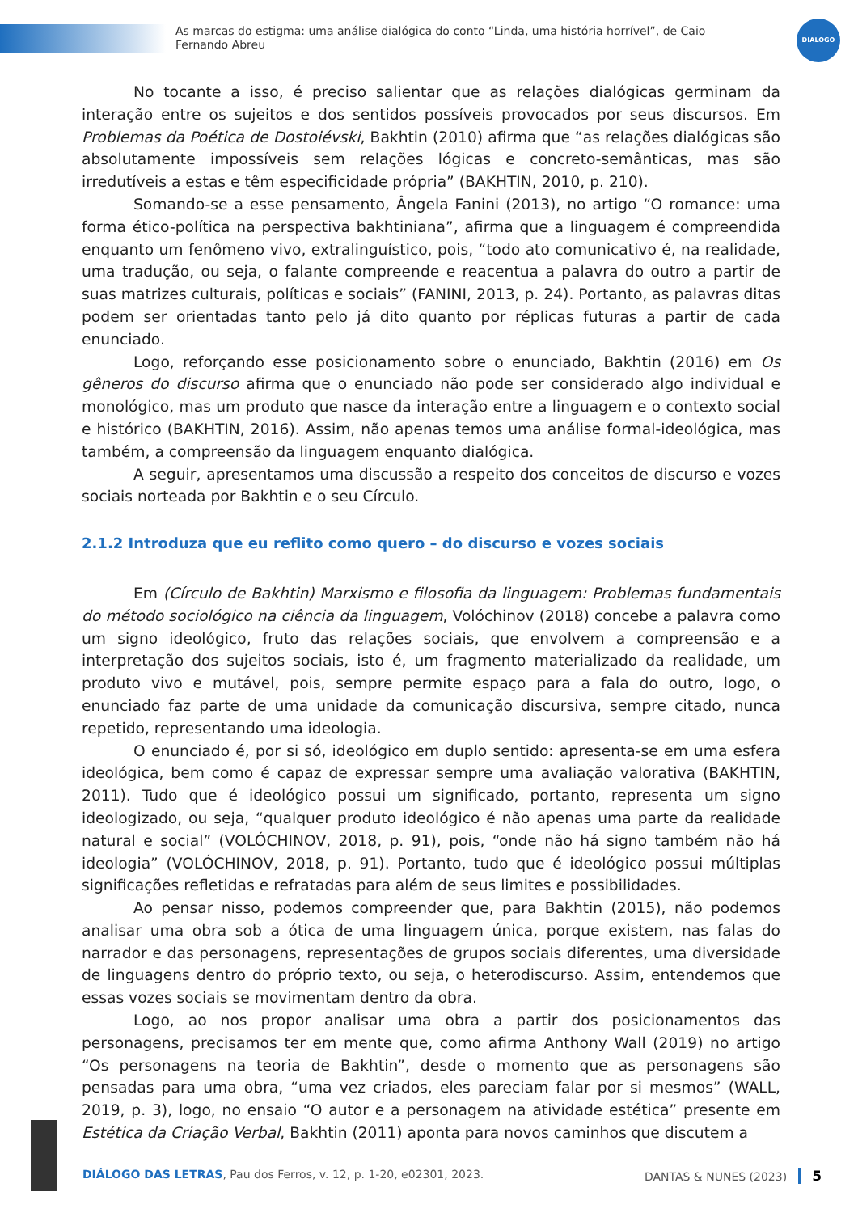As marcas do estigma: uma análise dialógica do conto “Linda, uma história horrível”, de Caio Fernando Abreu
DIALOGO
No tocante a isso, é preciso salientar que as relações dialógicas germinam da interação entre os sujeitos e dos sentidos possíveis provocados por seus discursos. Em Problemas da Poética de Dostoiévski, Bakhtin (2010) afirma que “as relações dialógicas são absolutamente impossíveis sem relações lógicas e concreto-semânticas, mas são irredutíveis a estas e têm especificidade própria” (BAKHTIN, 2010, p. 210).
Somando-se a esse pensamento, Ângela Fanini (2013), no artigo “O romance: uma forma ético-política na perspectiva bakhtiniana”, afirma que a linguagem é compreendida enquanto um fenômeno vivo, extralinguístico, pois, “todo ato comunicativo é, na realidade, uma tradução, ou seja, o falante compreende e reacentua a palavra do outro a partir de suas matrizes culturais, políticas e sociais” (FANINI, 2013, p. 24). Portanto, as palavras ditas podem ser orientadas tanto pelo já dito quanto por réplicas futuras a partir de cada enunciado.
Logo, reforçando esse posicionamento sobre o enunciado, Bakhtin (2016) em Os gêneros do discurso afirma que o enunciado não pode ser considerado algo individual e monológico, mas um produto que nasce da interação entre a linguagem e o contexto social e histórico (BAKHTIN, 2016). Assim, não apenas temos uma análise formal-ideológica, mas também, a compreensão da linguagem enquanto dialógica.
A seguir, apresentamos uma discussão a respeito dos conceitos de discurso e vozes sociais norteada por Bakhtin e o seu Círculo.
2.1.2 Introduza que eu reflito como quero – do discurso e vozes sociais
Em (Círculo de Bakhtin) Marxismo e filosofia da linguagem: Problemas fundamentais do método sociológico na ciência da linguagem, Volóchinov (2018) concebe a palavra como um signo ideológico, fruto das relações sociais, que envolvem a compreensão e a interpretação dos sujeitos sociais, isto é, um fragmento materializado da realidade, um produto vivo e mutável, pois, sempre permite espaço para a fala do outro, logo, o enunciado faz parte de uma unidade da comunicação discursiva, sempre citado, nunca repetido, representando uma ideologia.
O enunciado é, por si só, ideológico em duplo sentido: apresenta-se em uma esfera ideológica, bem como é capaz de expressar sempre uma avaliação valorativa (BAKHTIN, 2011). Tudo que é ideológico possui um significado, portanto, representa um signo ideologizado, ou seja, “qualquer produto ideológico é não apenas uma parte da realidade natural e social” (VOLÓCHINOV, 2018, p. 91), pois, “onde não há signo também não há ideologia” (VOLÓCHINOV, 2018, p. 91). Portanto, tudo que é ideológico possui múltiplas significações refletidas e refratadas para além de seus limites e possibilidades.
Ao pensar nisso, podemos compreender que, para Bakhtin (2015), não podemos analisar uma obra sob a ótica de uma linguagem única, porque existem, nas falas do narrador e das personagens, representações de grupos sociais diferentes, uma diversidade de linguagens dentro do próprio texto, ou seja, o heterodiscurso. Assim, entendemos que essas vozes sociais se movimentam dentro da obra.
Logo, ao nos propor analisar uma obra a partir dos posicionamentos das personagens, precisamos ter em mente que, como afirma Anthony Wall (2019) no artigo “Os personagens na teoria de Bakhtin”, desde o momento que as personagens são pensadas para uma obra, “uma vez criados, eles pareciam falar por si mesmos” (WALL, 2019, p. 3), logo, no ensaio “O autor e a personagem na atividade estética” presente em Estética da Criação Verbal, Bakhtin (2011) aponta para novos caminhos que discutem a
DIÁLOGO DAS LETRAS, Pau dos Ferros, v. 12, p. 1-20, e02301, 2023. DANTAS & NUNES (2023) 5